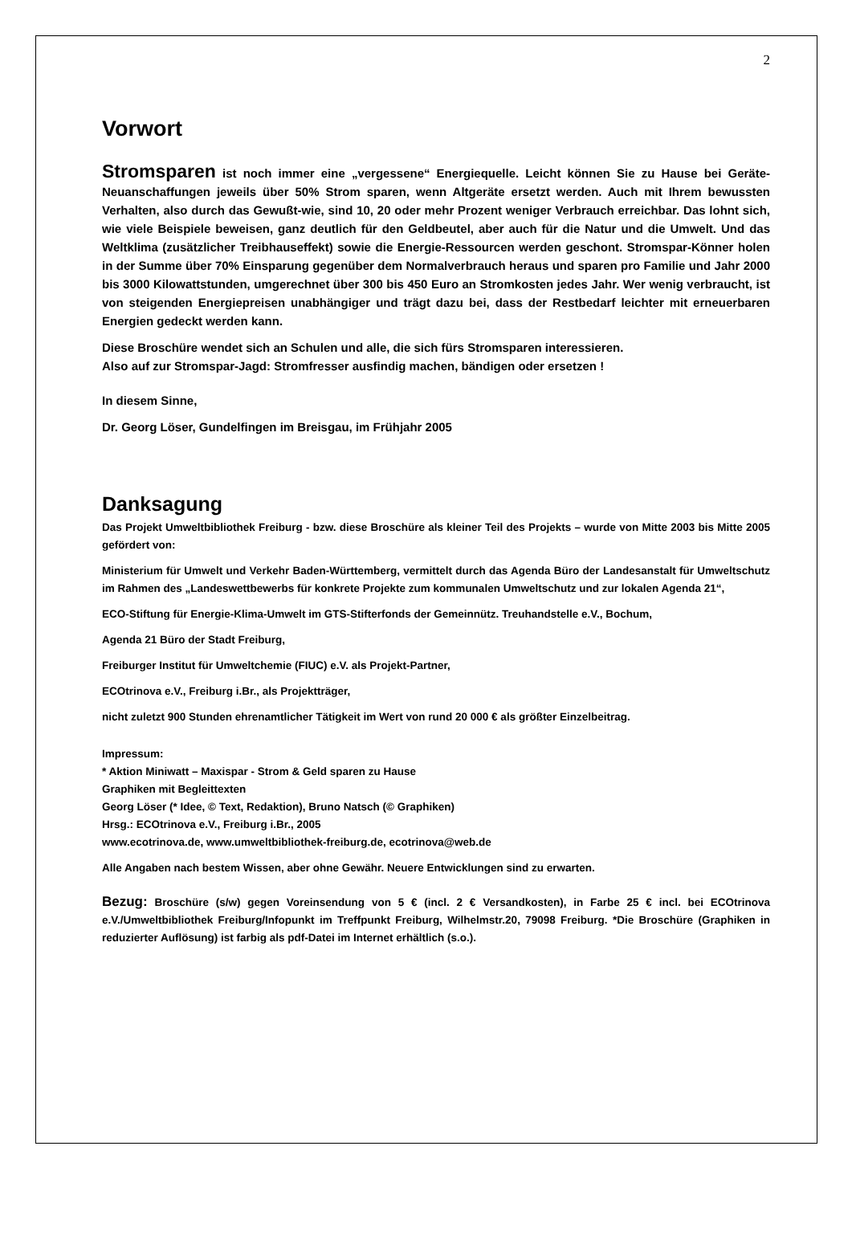2
Vorwort
Stromsparen ist noch immer eine „vergessene“ Energiequelle. Leicht können Sie zu Hause bei Geräte-Neuanschaffungen jeweils über 50% Strom sparen, wenn Altgeräte ersetzt werden. Auch mit Ihrem bewussten Verhalten, also durch das Gewußt-wie, sind 10, 20 oder mehr Prozent weniger Verbrauch erreichbar. Das lohnt sich, wie viele Beispiele beweisen, ganz deutlich für den Geldbeutel, aber auch für die Natur und die Umwelt. Und das Weltklima (zusätzlicher Treibhauseffekt) sowie die Energie-Ressourcen werden geschont. Stromspar-Könner holen in der Summe über 70% Einsparung gegenüber dem Normalverbrauch heraus und sparen pro Familie und Jahr 2000 bis 3000 Kilowattstunden, umgerechnet über 300 bis 450 Euro an Stromkosten jedes Jahr. Wer wenig verbraucht, ist von steigenden Energiepreisen unabhängiger und trägt dazu bei, dass der Restbedarf leichter mit erneuerbaren Energien gedeckt werden kann.
Diese Broschüre wendet sich an Schulen und alle, die sich fürs Stromsparen interessieren.
Also auf zur Stromspar-Jagd: Stromfresser ausfindig machen, bändigen oder ersetzen !
In diesem Sinne,
Dr. Georg Löser, Gundelfingen im Breisgau, im Frühjahr 2005
Danksagung
Das Projekt Umweltbibliothek Freiburg - bzw. diese Broschüre als kleiner Teil des Projekts – wurde von Mitte 2003 bis Mitte 2005 gefördert von:
Ministerium für Umwelt und Verkehr Baden-Württemberg, vermittelt durch das Agenda Büro der Landesanstalt für Umweltschutz im Rahmen des „Landeswettbewerbs für konkrete Projekte zum kommunalen Umweltschutz und zur lokalen Agenda 21“,
ECO-Stiftung für Energie-Klima-Umwelt im GTS-Stifterfonds der Gemeinnütz. Treuhandstelle e.V., Bochum,
Agenda 21 Büro der Stadt Freiburg,
Freiburger Institut für Umweltchemie (FIUC) e.V. als Projekt-Partner,
ECOtrinova e.V., Freiburg i.Br., als Projektträger,
nicht zuletzt 900 Stunden ehrenamtlicher Tätigkeit im Wert von rund 20 000 € als größter Einzelbeitrag.
Impressum:
* Aktion Miniwatt – Maxispar - Strom & Geld sparen zu Hause
Graphiken mit Begleittexten
Georg Löser (* Idee, © Text, Redaktion), Bruno Natsch (© Graphiken)
Hrsg.: ECOtrinova e.V., Freiburg i.Br., 2005
www.ecotrinova.de, www.umweltbibliothek-freiburg.de, ecotrinova@web.de
Alle Angaben nach bestem Wissen, aber ohne Gewähr. Neuere Entwicklungen sind zu erwarten.
Bezug: Broschüre (s/w) gegen Voreinsendung von 5 € (incl. 2 € Versandkosten), in Farbe 25 € incl. bei ECOtrinova e.V./Umweltbibliothek Freiburg/Infopunkt im Treffpunkt Freiburg, Wilhelmstr.20, 79098 Freiburg. *Die Broschüre (Graphiken in reduzierter Auflösung) ist farbig als pdf-Datei im Internet erhältlich (s.o.).